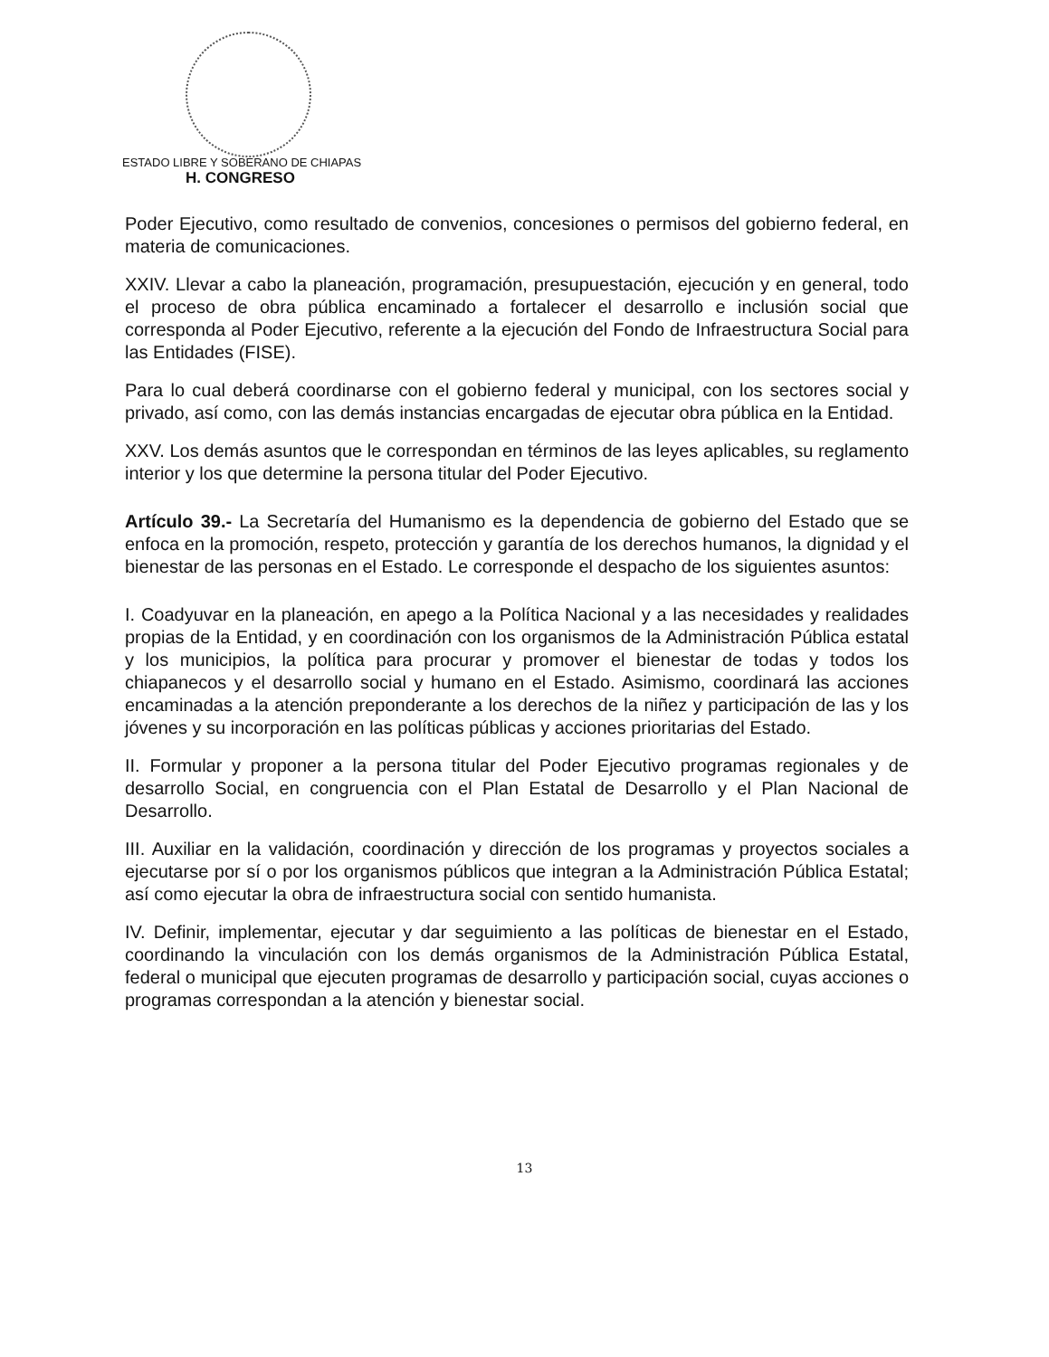ESTADO LIBRE Y SOBERANO DE CHIAPAS
H. CONGRESO
Poder Ejecutivo, como resultado de convenios, concesiones o permisos del gobierno federal, en materia de comunicaciones.
XXIV. Llevar a cabo la planeación, programación, presupuestación, ejecución y en general, todo el proceso de obra pública encaminado a fortalecer el desarrollo e inclusión social que corresponda al Poder Ejecutivo, referente a la ejecución del Fondo de Infraestructura Social para las Entidades (FISE).
Para lo cual deberá coordinarse con el gobierno federal y municipal, con los sectores social y privado, así como, con las demás instancias encargadas de ejecutar obra pública en la Entidad.
XXV. Los demás asuntos que le correspondan en términos de las leyes aplicables, su reglamento interior y los que determine la persona titular del Poder Ejecutivo.
Artículo 39.- La Secretaría del Humanismo es la dependencia de gobierno del Estado que se enfoca en la promoción, respeto, protección y garantía de los derechos humanos, la dignidad y el bienestar de las personas en el Estado. Le corresponde el despacho de los siguientes asuntos:
I. Coadyuvar en la planeación, en apego a la Política Nacional y a las necesidades y realidades propias de la Entidad, y en coordinación con los organismos de la Administración Pública estatal y los municipios, la política para procurar y promover el bienestar de todas y todos los chiapanecos y el desarrollo social y humano en el Estado. Asimismo, coordinará las acciones encaminadas a la atención preponderante a los derechos de la niñez y participación de las y los jóvenes y su incorporación en las políticas públicas y acciones prioritarias del Estado.
II. Formular y proponer a la persona titular del Poder Ejecutivo programas regionales y de desarrollo Social, en congruencia con el Plan Estatal de Desarrollo y el Plan Nacional de Desarrollo.
III. Auxiliar en la validación, coordinación y dirección de los programas y proyectos sociales a ejecutarse por sí o por los organismos públicos que integran a la Administración Pública Estatal; así como ejecutar la obra de infraestructura social con sentido humanista.
IV. Definir, implementar, ejecutar y dar seguimiento a las políticas de bienestar en el Estado, coordinando la vinculación con los demás organismos de la Administración Pública Estatal, federal o municipal que ejecuten programas de desarrollo y participación social, cuyas acciones o programas correspondan a la atención y bienestar social.
13